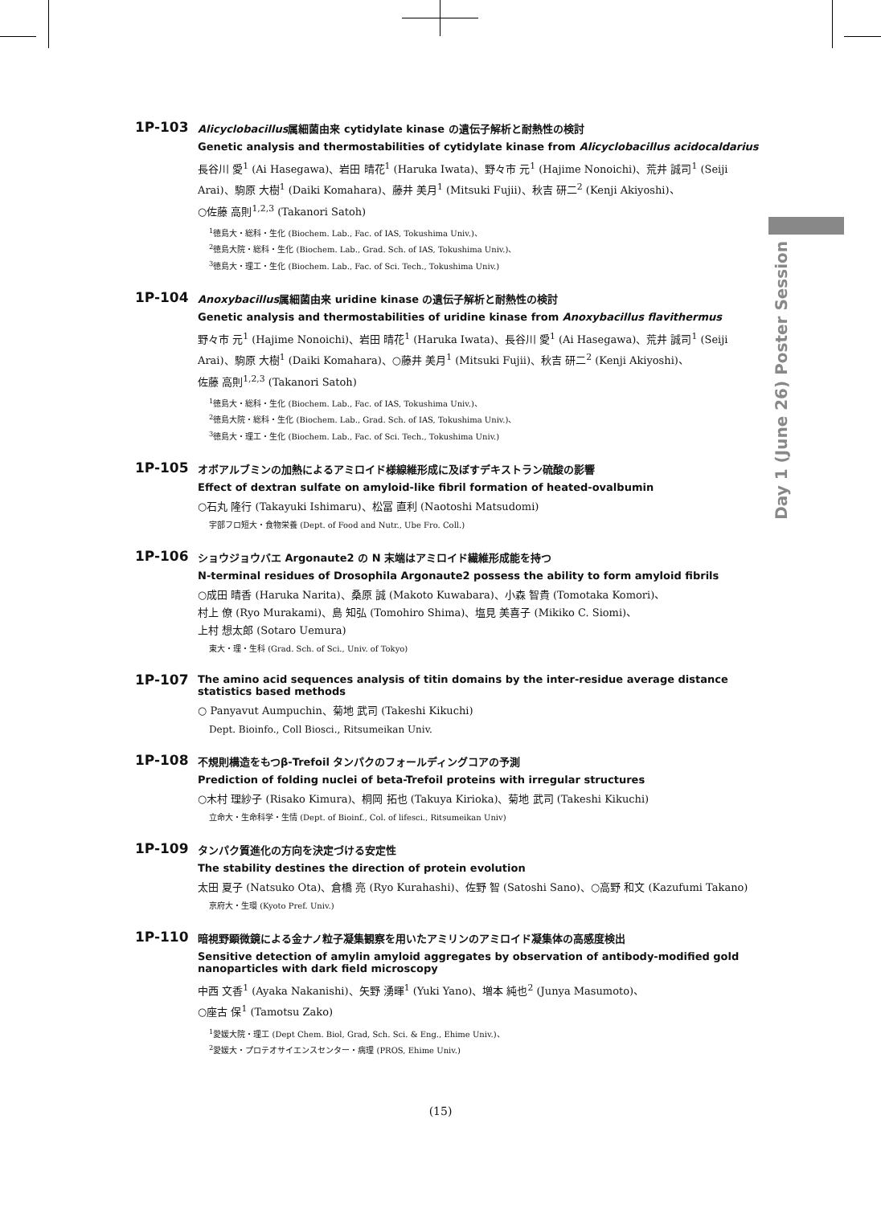Day 1 (June 26) Poster Session
1P-103
Alicyclobacillus属細菌由来 cytidylate kinase の遺伝子解析と耐熱性の検討
Genetic analysis and thermostabilities of cytidylate kinase from Alicyclobacillus acidocaldarius
長谷川 愛<sup>1</sup> (Ai Hasegawa)、岩田 晴花<sup>1</sup> (Haruka Iwata)、野々市 元<sup>1</sup> (Hajime Nonoichi)、荒井 誠司<sup>1</sup> (Seiji Arai)、駒原 大樹<sup>1</sup> (Daiki Komahara)、藤井 美月<sup>1</sup> (Mitsuki Fujii)、秋吉 研二<sup>2</sup> (Kenji Akiyoshi)、
○佐藤 高則<sup>1,2,3</sup> (Takanori Satoh)
<sup>1</sup> 徳島大・総科・生化 (Biochem. Lab., Fac. of IAS, Tokushima Univ.)、
<sup>2</sup> 徳島大院・総科・生化 (Biochem. Lab., Grad. Sch. of IAS, Tokushima Univ.)、
<sup>3</sup> 徳島大・理工・生化 (Biochem. Lab., Fac. of Sci. Tech., Tokushima Univ.)
1P-104
Anoxybacillus属細菌由来 uridine kinase の遺伝子解析と耐熱性の検討
Genetic analysis and thermostabilities of uridine kinase from Anoxybacillus flavithermus
野々市 元<sup>1</sup> (Hajime Nonoichi)、岩田 晴花<sup>1</sup> (Haruka Iwata)、長谷川 愛<sup>1</sup> (Ai Hasegawa)、荒井 誠司<sup>1</sup> (Seiji Arai)、駒原 大樹<sup>1</sup> (Daiki Komahara)、○藤井 美月<sup>1</sup> (Mitsuki Fujii)、秋吉 研二<sup>2</sup> (Kenji Akiyoshi)、
佐藤 高則<sup>1,2,3</sup> (Takanori Satoh)
<sup>1</sup> 徳島大・総科・生化 (Biochem. Lab., Fac. of IAS, Tokushima Univ.)、
<sup>2</sup> 徳島大院・総科・生化 (Biochem. Lab., Grad. Sch. of IAS, Tokushima Univ.)、
<sup>3</sup> 徳島大・理工・生化 (Biochem. Lab., Fac. of Sci. Tech., Tokushima Univ.)
1P-105
オボアルブミンの加熱によるアミロイド様線維形成に及ぼすデキストラン硫酸の影響
Effect of dextran sulfate on amyloid-like fibril formation of heated-ovalbumin
○石丸 隆行 (Takayuki Ishimaru)、松冨 直利 (Naotoshi Matsudomi)
宇部フロ短大・食物栄養 (Dept. of Food and Nutr., Ube Fro. Coll.)
1P-106
ショウジョウバエ Argonaute2 の N 末端はアミロイド繊維形成能を持つ
N-terminal residues of Drosophila Argonaute2 possess the ability to form amyloid fibrils
○成田 晴香 (Haruka Narita)、桑原 誠 (Makoto Kuwabara)、小森 智貴 (Tomotaka Komori)、
村上 僚 (Ryo Murakami)、島 知弘 (Tomohiro Shima)、塩見 美喜子 (Mikiko C. Siomi)、
上村 想太郎 (Sotaro Uemura)
東大・理・生科 (Grad. Sch. of Sci., Univ. of Tokyo)
1P-107
The amino acid sequences analysis of titin domains by the inter-residue average distance statistics based methods
○ Panyavut Aumpuchin、菊地 武司 (Takeshi Kikuchi)
Dept. Bioinfo., Coll Biosci., Ritsumeikan Univ.
1P-108
不規則構造をもつβ-Trefoil タンパクのフォールディングコアの予測
Prediction of folding nuclei of beta-Trefoil proteins with irregular structures
○木村 理紗子 (Risako Kimura)、桐岡 拓也 (Takuya Kirioka)、菊地 武司 (Takeshi Kikuchi)
立命大・生命科学・生情 (Dept. of Bioinf., Col. of lifesci., Ritsumeikan Univ)
1P-109
タンパク質進化の方向を決定づける安定性
The stability destines the direction of protein evolution
太田 夏子 (Natsuko Ota)、倉橋 亮 (Ryo Kurahashi)、佐野 智 (Satoshi Sano)、○高野 和文 (Kazufumi Takano)
京府大・生環 (Kyoto Pref. Univ.)
1P-110
暗視野顕微鏡による金ナノ粒子凝集観察を用いたアミリンのアミロイド凝集体の高感度検出
Sensitive detection of amylin amyloid aggregates by observation of antibody-modified gold nanoparticles with dark field microscopy
中西 文香<sup>1</sup> (Ayaka Nakanishi)、矢野 湧暉<sup>1</sup> (Yuki Yano)、増本 純也<sup>2</sup> (Junya Masumoto)、
○座古 保<sup>1</sup> (Tamotsu Zako)
<sup>1</sup> 愛媛大院・理工 (Dept Chem. Biol, Grad, Sch. Sci. & Eng., Ehime Univ.)、
<sup>2</sup> 愛媛大・プロテオサイエンスセンター・病理 (PROS, Ehime Univ.)
(15)